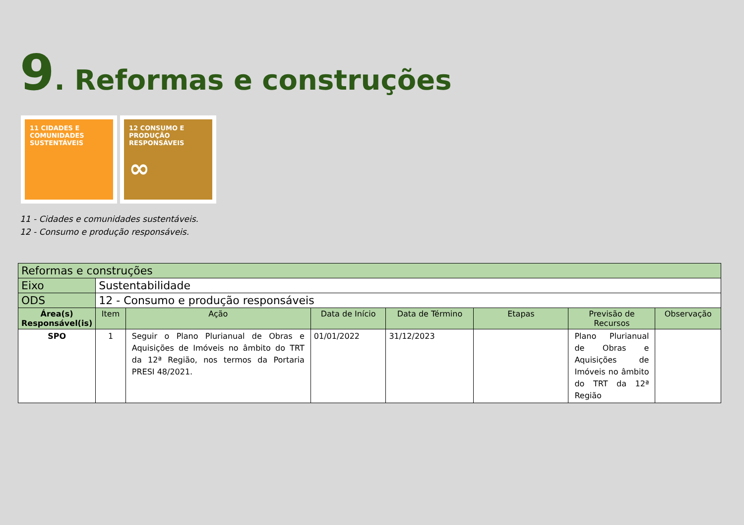9. Reformas e construções
11 CIDADES E COMUNIDADES SUSTENTÁVEIS
12 CONSUMO E PRODUÇÃO RESPONSÁVEIS
∞
11 - Cidades e comunidades sustentáveis.
12 - Consumo e produção responsáveis.
| Reformas e construções | | | | | | | |
| Eixo | Sustentabilidade | | | | | | |
| ODS | 12 - Consumo e produção responsáveis | | | | | | |
| Área(s) Responsável(is) | Item | Ação | Data de Início | Data de Término | Etapas | Previsão de Recursos | Observação |
| SPO | 1 | Seguir o Plano Plurianual de Obras e Aquisições de Imóveis no âmbito do TRT da 12ª Região, nos termos da Portaria PRESI 48/2021. | 01/01/2022 | 31/12/2023 | | Plano Plurianual de Obras e Aquisições de Imóveis no âmbito do TRT da 12ª Região | |